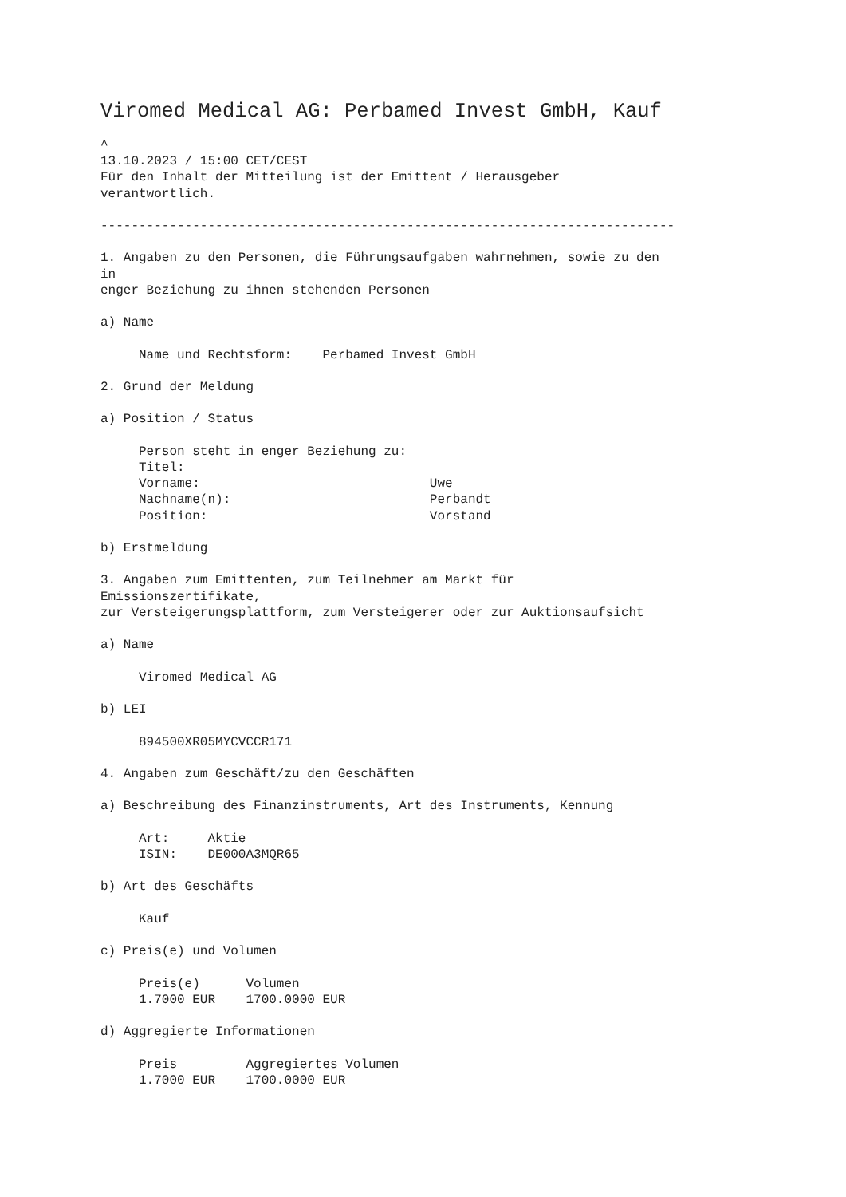Viromed Medical AG: Perbamed Invest GmbH, Kauf
^
13.10.2023 / 15:00 CET/CEST
Für den Inhalt der Mitteilung ist der Emittent / Herausgeber
verantwortlich.

---------------------------------------------------------------------------

1. Angaben zu den Personen, die Führungsaufgaben wahrnehmen, sowie zu den
in
enger Beziehung zu ihnen stehenden Personen

a) Name

     Name und Rechtsform:    Perbamed Invest GmbH

2. Grund der Meldung

a) Position / Status

     Person steht in enger Beziehung zu:
     Titel:
     Vorname:                              Uwe
     Nachname(n):                          Perbandt
     Position:                             Vorstand

b) Erstmeldung

3. Angaben zum Emittenten, zum Teilnehmer am Markt für
Emissionszertifikate,
zur Versteigerungsplattform, zum Versteigerer oder zur Auktionsaufsicht

a) Name

     Viromed Medical AG

b) LEI

     894500XR05MYCVCCR171

4. Angaben zum Geschäft/zu den Geschäften

a) Beschreibung des Finanzinstruments, Art des Instruments, Kennung

     Art:     Aktie
     ISIN:    DE000A3MQR65

b) Art des Geschäfts

     Kauf

c) Preis(e) und Volumen

     Preis(e)      Volumen
     1.7000 EUR    1700.0000 EUR

d) Aggregierte Informationen

     Preis         Aggregiertes Volumen
     1.7000 EUR    1700.0000 EUR